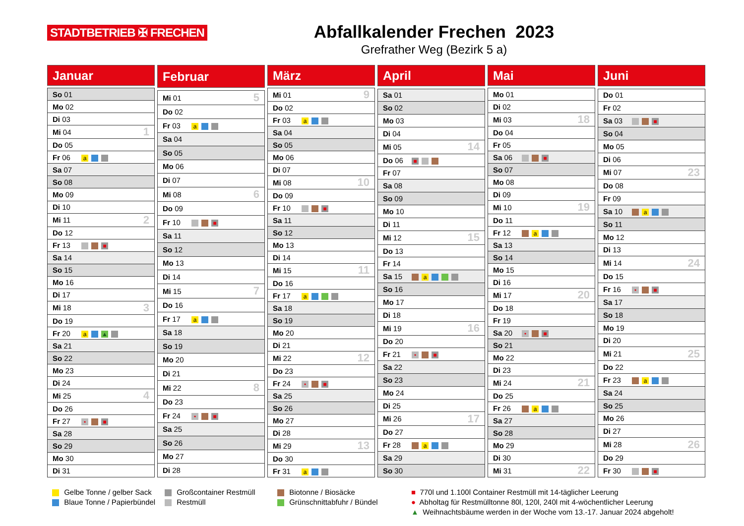STADTBETRIEB ✠ FRECHEN
Abfallkalender Frechen 2023
Grefrather Weg (Bezirk 5 a)
| Januar | | |
| --- | --- | --- |
| So 01 | | |
| Mo 02 | | |
| Di 03 | | |
| Mi 04 | | 1 |
| Do 05 | | |
| Fr 06 | a | |
| Sa 07 | | |
| So 08 | | |
| Mo 09 | | |
| Di 10 | | |
| Mi 11 | | 2 |
| Do 12 | | |
| Fr 13 | ■ | |
| Sa 14 | | |
| So 15 | | |
| Mo 16 | | |
| Di 17 | | |
| Mi 18 | | 3 |
| Do 19 | | |
| Fr 20 | a ▲ | |
| Sa 21 | | |
| So 22 | | |
| Mo 23 | | |
| Di 24 | | |
| Mi 25 | | 4 |
| Do 26 | | |
| Fr 27 | • ■ | |
| Sa 28 | | |
| So 29 | | |
| Mo 30 | | |
| Di 31 | | |
| Februar | | |
| --- | --- | --- |
| Mi 01 | | 5 |
| Do 02 | | |
| Fr 03 | a | |
| Sa 04 | | |
| So 05 | | |
| Mo 06 | | |
| Di 07 | | |
| Mi 08 | | 6 |
| Do 09 | | |
| Fr 10 | ■ | |
| Sa 11 | | |
| So 12 | | |
| Mo 13 | | |
| Di 14 | | |
| Mi 15 | | 7 |
| Do 16 | | |
| Fr 17 | a | |
| Sa 18 | | |
| So 19 | | |
| Mo 20 | | |
| Di 21 | | |
| Mi 22 | | 8 |
| Do 23 | | |
| Fr 24 | • ■ | |
| Sa 25 | | |
| So 26 | | |
| Mo 27 | | |
| Di 28 | | |
| März | | |
| --- | --- | --- |
| Mi 01 | | 9 |
| Do 02 | | |
| Fr 03 | a | |
| Sa 04 | | |
| So 05 | | |
| Mo 06 | | |
| Di 07 | | |
| Mi 08 | | 10 |
| Do 09 | | |
| Fr 10 | ■ | |
| Sa 11 | | |
| So 12 | | |
| Mo 13 | | |
| Di 14 | | |
| Mi 15 | | 11 |
| Do 16 | | |
| Fr 17 | a | |
| Sa 18 | | |
| So 19 | | |
| Mo 20 | | |
| Di 21 | | |
| Mi 22 | | 12 |
| Do 23 | | |
| Fr 24 | • ■ | |
| Sa 25 | | |
| So 26 | | |
| Mo 27 | | |
| Di 28 | | |
| Mi 29 | | 13 |
| Do 30 | | |
| Fr 31 | a | |
| April | | |
| --- | --- | --- |
| Sa 01 | | |
| So 02 | | |
| Mo 03 | | |
| Di 04 | | |
| Mi 05 | | 14 |
| Do 06 | ■ | |
| Fr 07 | | |
| Sa 08 | | |
| So 09 | | |
| Mo 10 | | |
| Di 11 | | |
| Mi 12 | | 15 |
| Do 13 | | |
| Fr 14 | | |
| Sa 15 | a | |
| So 16 | | |
| Mo 17 | | |
| Di 18 | | |
| Mi 19 | | 16 |
| Do 20 | | |
| Fr 21 | • ■ | |
| Sa 22 | | |
| So 23 | | |
| Mo 24 | | |
| Di 25 | | |
| Mi 26 | | 17 |
| Do 27 | | |
| Fr 28 | a | |
| Sa 29 | | |
| So 30 | | |
| Mai | | |
| --- | --- | --- |
| Mo 01 | | |
| Di 02 | | |
| Mi 03 | | 18 |
| Do 04 | | |
| Fr 05 | | |
| Sa 06 | ■ | |
| So 07 | | |
| Mo 08 | | |
| Di 09 | | |
| Mi 10 | | 19 |
| Do 11 | | |
| Fr 12 | a | |
| Sa 13 | | |
| So 14 | | |
| Mo 15 | | |
| Di 16 | | |
| Mi 17 | | 20 |
| Do 18 | | |
| Fr 19 | | |
| Sa 20 | • ■ | |
| So 21 | | |
| Mo 22 | | |
| Di 23 | | |
| Mi 24 | | 21 |
| Do 25 | | |
| Fr 26 | a | |
| Sa 27 | | |
| So 28 | | |
| Mo 29 | | |
| Di 30 | | |
| Mi 31 | | 22 |
| Juni | | |
| --- | --- | --- |
| Do 01 | | |
| Fr 02 | | |
| Sa 03 | ■ | |
| So 04 | | |
| Mo 05 | | |
| Di 06 | | |
| Mi 07 | | 23 |
| Do 08 | | |
| Fr 09 | | |
| Sa 10 | a | |
| So 11 | | |
| Mo 12 | | |
| Di 13 | | |
| Mi 14 | | 24 |
| Do 15 | | |
| Fr 16 | • ■ | |
| Sa 17 | | |
| So 18 | | |
| Mo 19 | | |
| Di 20 | | |
| Mi 21 | | 25 |
| Do 22 | | |
| Fr 23 | a | |
| Sa 24 | | |
| So 25 | | |
| Mo 26 | | |
| Di 27 | | |
| Mi 28 | | 26 |
| Do 29 | | |
| Fr 30 | ■ | |
Gelbe Tonne / gelber Sack
Blaue Tonne / Papierbündel
Großcontainer Restmüll
Restmüll
Biotonne / Biosäcke
Grünschnittabfuhr / Bündel
■ 770l und 1.100l Container Restmüll mit 14-täglicher Leerung
● Abholtag für Restmülltonne 80l, 120l, 240l mit 4-wöchentlicher Leerung
▲ Weihnachtsbäume werden in der Woche vom 13.-17. Januar 2024 abgeholt!